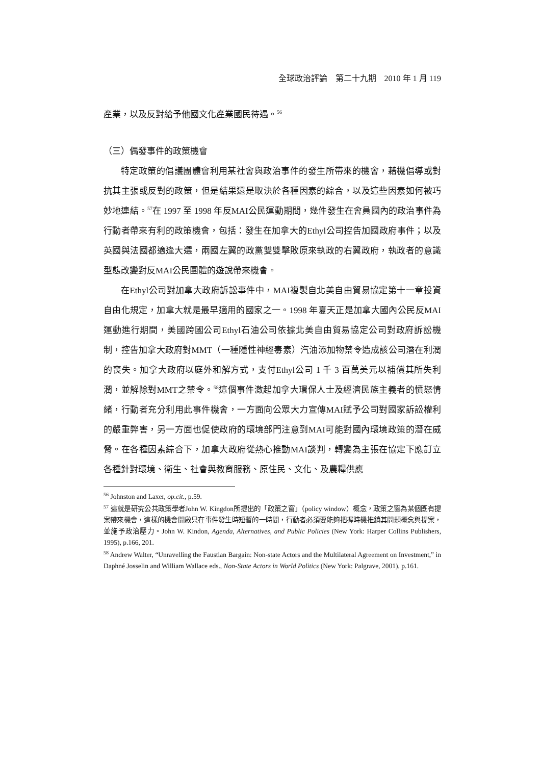全球政治評論　第二十九期　2010 年 1 月 119
產業，以及反對給予他國文化產業國民待遇。<sup>56</sup>
（三）偶發事件的政策機會
特定政策的倡議團體會利用某社會與政治事件的發生所帶來的機會，藉機倡導或對抗其主張或反對的政策，但是結果還是取決於各種因素的綜合，以及這些因素如何被巧妙地連結。<sup>57</sup>在 1997 至 1998 年反MAI公民運動期間，幾件發生在會員國內的政治事件為行動者帶來有利的政策機會，包括：發生在加拿大的Ethyl公司控告加國政府事件；以及英國與法國都適逢大選，兩國左翼的政黨雙雙擊敗原來執政的右翼政府，執政者的意識型態改變對反MAI公民團體的遊說帶來機會。
在Ethyl公司對加拿大政府訴訟事件中，MAI複製自北美自由貿易協定第十一章投資自由化規定，加拿大就是最早適用的國家之一。1998 年夏天正是加拿大國內公民反MAI運動進行期間，美國跨國公司Ethyl石油公司依據北美自由貿易協定公司對政府訴訟機制，控告加拿大政府對MMT（一種隱性神經毒素）汽油添加物禁令造成該公司潛在利潤的喪失。加拿大政府以庭外和解方式，支付Ethyl公司 1 千 3 百萬美元以補償其所失利潤，並解除對MMT之禁令。<sup>58</sup>這個事件激起加拿大環保人士及經濟民族主義者的憤怒情緒，行動者充分利用此事件機會，一方面向公眾大力宣傳MAI賦予公司對國家訴訟權利的嚴重弊害，另一方面也促使政府的環境部門注意到MAI可能對國內環境政策的潛在威脅。在各種因素綜合下，加拿大政府從熱心推動MAI談判，轉變為主張在協定下應訂立各種針對環境、衛生、社會與教育服務、原住民、文化、及農糧供應
<sup>56</sup> Johnston and Laxer, op.cit., p.59.
<sup>57</sup> 這就是研究公共政策學者John W. Kingdon所提出的「政策之窗」（policy window）概念，政策之窗為某個既有提案帶來機會，這樣的機會開啟只在事件發生時短暫的一時間，行動者必須要能夠把握時機推銷其問題概念與提案，並施予政治壓力。John W. Kindon, Agenda, Alternatives, and Public Policies (New York: Harper Collins Publishers, 1995), p.166, 201.
<sup>58</sup> Andrew Walter, “Unravelling the Faustian Bargain: Non-state Actors and the Multilateral Agreement on Investment,” in Daphné Josselin and William Wallace eds., Non-State Actors in World Politics (New York: Palgrave, 2001), p.161.